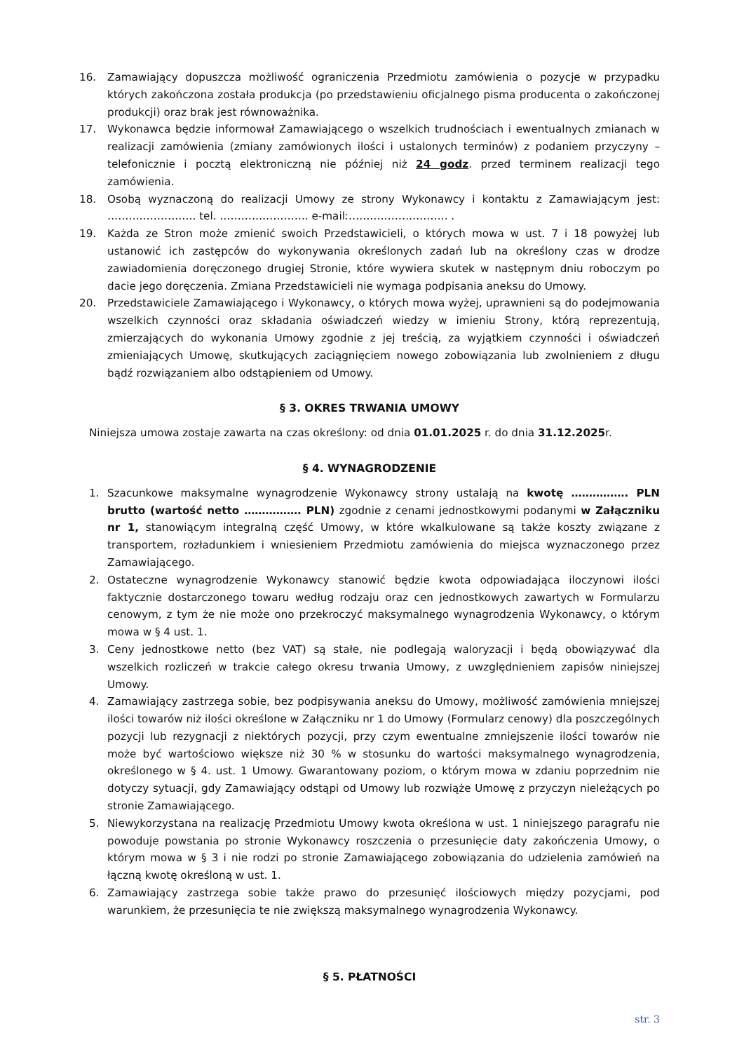16. Zamawiający dopuszcza możliwość ograniczenia Przedmiotu zamówienia o pozycje w przypadku których zakończona została produkcja (po przedstawieniu oficjalnego pisma producenta o zakończonej produkcji) oraz brak jest równoważnika.
17. Wykonawca będzie informował Zamawiającego o wszelkich trudnościach i ewentualnych zmianach w realizacji zamówienia (zmiany zamówionych ilości i ustalonych terminów) z podaniem przyczyny – telefonicznie i pocztą elektroniczną nie później niż 24 godz. przed terminem realizacji tego zamówienia.
18. Osobą wyznaczoną do realizacji Umowy ze strony Wykonawcy i kontaktu z Zamawiającym jest: ……………………. tel. ……………………. e-mail:………………………. .
19. Każda ze Stron może zmienić swoich Przedstawicieli, o których mowa w ust. 7 i 18 powyżej lub ustanowić ich zastępców do wykonywania określonych zadań lub na określony czas w drodze zawiadomienia doręczonego drugiej Stronie, które wywiera skutek w następnym dniu roboczym po dacie jego doręczenia. Zmiana Przedstawicieli nie wymaga podpisania aneksu do Umowy.
20. Przedstawiciele Zamawiającego i Wykonawcy, o których mowa wyżej, uprawnieni są do podejmowania wszelkich czynności oraz składania oświadczeń wiedzy w imieniu Strony, którą reprezentują, zmierzających do wykonania Umowy zgodnie z jej treścią, za wyjątkiem czynności i oświadczeń zmieniających Umowę, skutkujących zaciągnięciem nowego zobowiązania lub zwolnieniem z długu bądź rozwiązaniem albo odstąpieniem od Umowy.
§ 3. OKRES TRWANIA UMOWY
Niniejsza umowa zostaje zawarta na czas określony: od dnia 01.01.2025 r. do dnia 31.12.2025r.
§ 4. WYNAGRODZENIE
1. Szacunkowe maksymalne wynagrodzenie Wykonawcy strony ustalają na kwotę ……………. PLN brutto (wartość netto ……………. PLN) zgodnie z cenami jednostkowymi podanymi w Załączniku nr 1, stanowiącym integralną część Umowy, w które wkalkulowane są także koszty związane z transportem, rozładunkiem i wniesieniem Przedmiotu zamówienia do miejsca wyznaczonego przez Zamawiającego.
2. Ostateczne wynagrodzenie Wykonawcy stanowić będzie kwota odpowiadająca iloczynowi ilości faktycznie dostarczonego towaru według rodzaju oraz cen jednostkowych zawartych w Formularzu cenowym, z tym że nie może ono przekroczyć maksymalnego wynagrodzenia Wykonawcy, o którym mowa w § 4 ust. 1.
3. Ceny jednostkowe netto (bez VAT) są stałe, nie podlegają waloryzacji i będą obowiązywać dla wszelkich rozliczeń w trakcie całego okresu trwania Umowy, z uwzględnieniem zapisów niniejszej Umowy.
4. Zamawiający zastrzega sobie, bez podpisywania aneksu do Umowy, możliwość zamówienia mniejszej ilości towarów niż ilości określone w Załączniku nr 1 do Umowy (Formularz cenowy) dla poszczególnych pozycji lub rezygnacji z niektórych pozycji, przy czym ewentualne zmniejszenie ilości towarów nie może być wartościowo większe niż 30 % w stosunku do wartości maksymalnego wynagrodzenia, określonego w § 4. ust. 1 Umowy. Gwarantowany poziom, o którym mowa w zdaniu poprzednim nie dotyczy sytuacji, gdy Zamawiający odstąpi od Umowy lub rozwiąże Umowę z przyczyn nieleżących po stronie Zamawiającego.
5. Niewykorzystana na realizację Przedmiotu Umowy kwota określona w ust. 1 niniejszego paragrafu nie powoduje powstania po stronie Wykonawcy roszczenia o przesunięcie daty zakończenia Umowy, o którym mowa w § 3 i nie rodzi po stronie Zamawiającego zobowiązania do udzielenia zamówień na łączną kwotę określoną w ust. 1.
6. Zamawiający zastrzega sobie także prawo do przesunięć ilościowych między pozycjami, pod warunkiem, że przesunięcia te nie zwiększą maksymalnego wynagrodzenia Wykonawcy.
§ 5. PŁATNOŚCI
str. 3